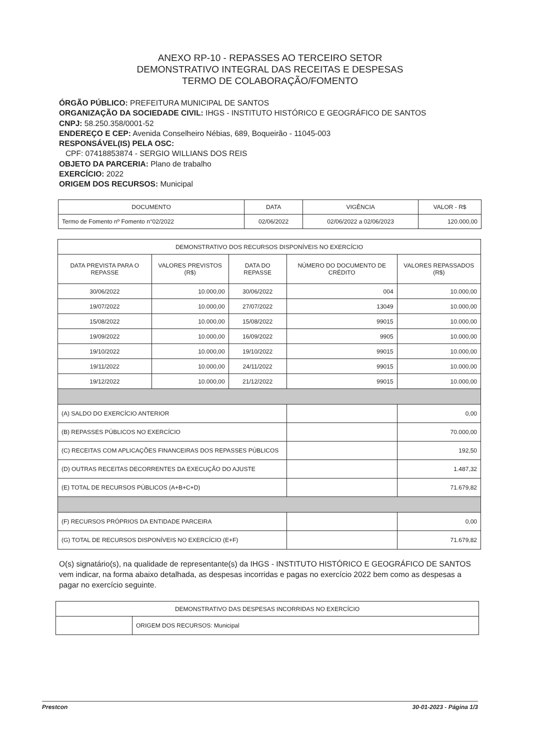ANEXO RP-10 - REPASSES AO TERCEIRO SETOR
DEMONSTRATIVO INTEGRAL DAS RECEITAS E DESPESAS
TERMO DE COLABORAÇÃO/FOMENTO
ÓRGÃO PÚBLICO: PREFEITURA MUNICIPAL DE SANTOS
ORGANIZAÇÃO DA SOCIEDADE CIVIL: IHGS - INSTITUTO HISTÓRICO E GEOGRÁFICO DE SANTOS
CNPJ: 58.250.358/0001-52
ENDEREÇO E CEP: Avenida Conselheiro Nébias, 689, Boqueirão - 11045-003
RESPONSÁVEL(IS) PELA OSC:
CPF: 07418853874 - SERGIO WILLIANS DOS REIS
OBJETO DA PARCERIA: Plano de trabalho
EXERCÍCIO: 2022
ORIGEM DOS RECURSOS: Municipal
| DOCUMENTO | DATA | VIGÊNCIA | VALOR - R$ |
| --- | --- | --- | --- |
| Termo de Fomento nº Fomento n°02/2022 | 02/06/2022 | 02/06/2022 a 02/06/2023 | 120.000,00 |
| DEMONSTRATIVO DOS RECURSOS DISPONÍVEIS NO EXERCÍCIO | | | | |
| DATA PREVISTA PARA O REPASSE | VALORES PREVISTOS (R$) | DATA DO REPASSE | NÚMERO DO DOCUMENTO DE CRÉDITO | VALORES REPASSADOS (R$) |
| 30/06/2022 | 10.000,00 | 30/06/2022 | 004 | 10.000,00 |
| 19/07/2022 | 10.000,00 | 27/07/2022 | 13049 | 10.000,00 |
| 15/08/2022 | 10.000,00 | 15/08/2022 | 99015 | 10.000,00 |
| 19/09/2022 | 10.000,00 | 16/09/2022 | 9905 | 10.000,00 |
| 19/10/2022 | 10.000,00 | 19/10/2022 | 99015 | 10.000,00 |
| 19/11/2022 | 10.000,00 | 24/11/2022 | 99015 | 10.000,00 |
| 19/12/2022 | 10.000,00 | 21/12/2022 | 99015 | 10.000,00 |
| (A) SALDO DO EXERCÍCIO ANTERIOR | | | | 0,00 |
| (B) REPASSES PÚBLICOS NO EXERCÍCIO | | | | 70.000,00 |
| (C) RECEITAS COM APLICAÇÕES FINANCEIRAS DOS REPASSES PÚBLICOS | | | | 192,50 |
| (D) OUTRAS RECEITAS DECORRENTES DA EXECUÇÃO DO AJUSTE | | | | 1.487,32 |
| (E) TOTAL DE RECURSOS PÚBLICOS (A+B+C+D) | | | | 71.679,82 |
| (F) RECURSOS PRÓPRIOS DA ENTIDADE PARCEIRA | | | | 0,00 |
| (G) TOTAL DE RECURSOS DISPONÍVEIS NO EXERCÍCIO (E+F) | | | | 71.679,82 |
O(s) signatário(s), na qualidade de representante(s) da IHGS - INSTITUTO HISTÓRICO E GEOGRÁFICO DE SANTOS vem indicar, na forma abaixo detalhada, as despesas incorridas e pagas no exercício 2022 bem como as despesas a pagar no exercício seguinte.
| DEMONSTRATIVO DAS DESPESAS INCORRIDAS NO EXERCÍCIO | |
| | ORIGEM DOS RECURSOS: Municipal |
Prestcon 30-01-2023 - Página 1/3